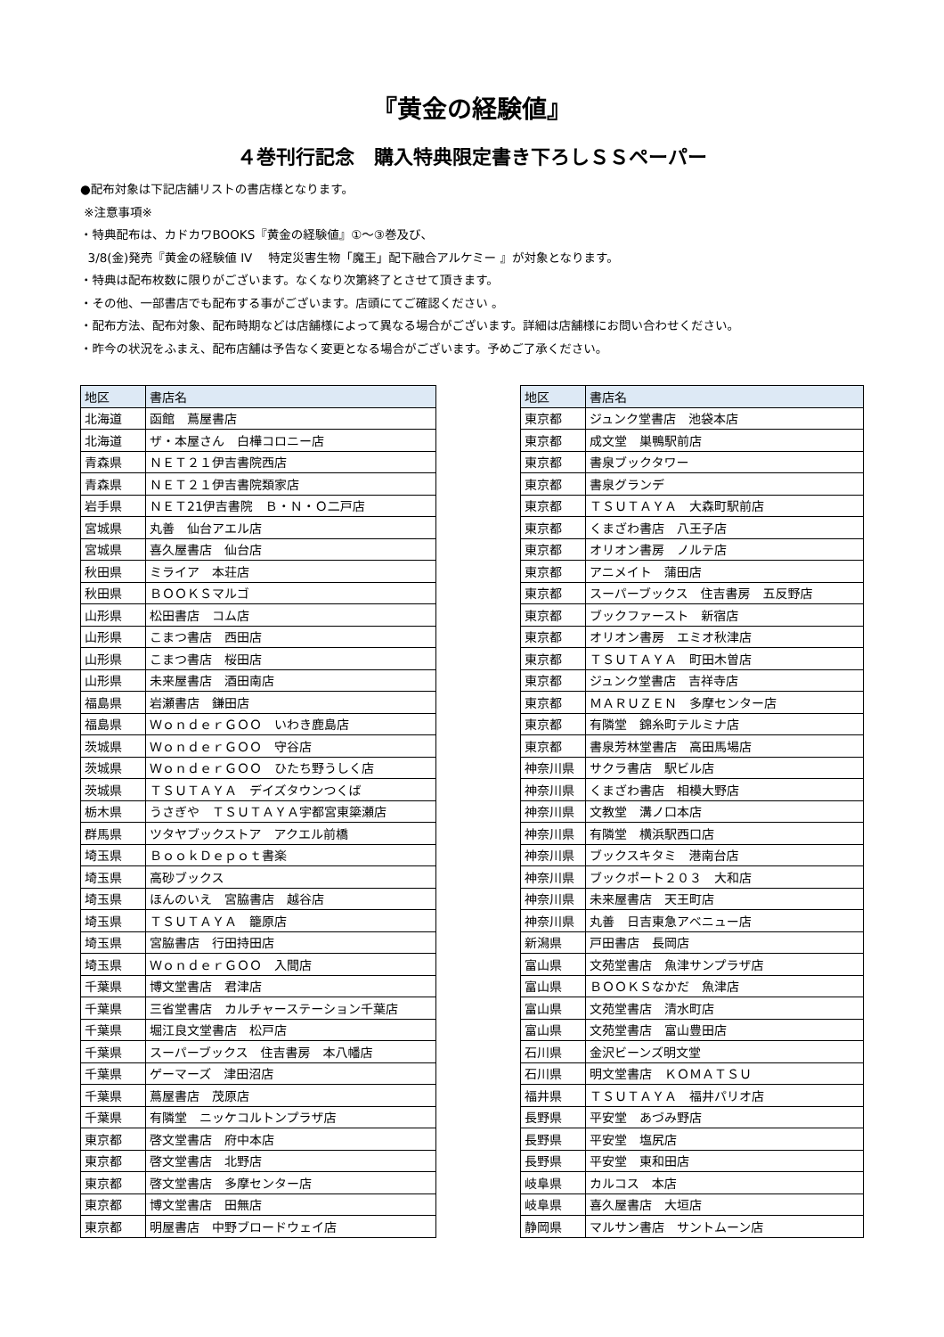『黄金の経験値』
４巻刊行記念　購入特典限定書き下ろしＳＳペーパー
●配布対象は下記店舗リストの書店様となります。
※注意事項※
・特典配布は、カドカワBOOKS『黄金の経験値』①〜③巻及び、
3/8(金)発売『黄金の経験値 IV　 特定災害生物「魔王」配下融合アルケミー 』が対象となります。
・特典は配布枚数に限りがございます。なくなり次第終了とさせて頂きます。
・その他、一部書店でも配布する事がございます。店頭にてご確認ください 。
・配布方法、配布対象、配布時期などは店舗様によって異なる場合がございます。詳細は店舗様にお問い合わせください。
・昨今の状況をふまえ、配布店舗は予告なく変更となる場合がございます。予めご了承ください。
| 地区 | 書店名 |
| --- | --- |
| 北海道 | 函館 蔦屋書店 |
| 北海道 | ザ・本屋さん 白樺コロニー店 |
| 青森県 | ＮＥＴ２１伊吉書院西店 |
| 青森県 | ＮＥＴ２１伊吉書院類家店 |
| 岩手県 | ＮＥＴ21伊吉書院 Ｂ・Ｎ・Ｏ二戸店 |
| 宮城県 | 丸善 仙台アエル店 |
| 宮城県 | 喜久屋書店 仙台店 |
| 秋田県 | ミライア 本荘店 |
| 秋田県 | ＢＯＯＫＳマルゴ |
| 山形県 | 松田書店 コム店 |
| 山形県 | こまつ書店 西田店 |
| 山形県 | こまつ書店 桜田店 |
| 山形県 | 未来屋書店 酒田南店 |
| 福島県 | 岩瀬書店 鎌田店 |
| 福島県 | ＷｏｎｄｅｒＧＯＯ いわき鹿島店 |
| 茨城県 | ＷｏｎｄｅｒＧＯＯ 守谷店 |
| 茨城県 | ＷｏｎｄｅｒＧＯＯ ひたち野うしく店 |
| 茨城県 | ＴＳＵＴＡＹＡ デイズタウンつくば |
| 栃木県 | うさぎや ＴＳＵＴＡＹＡ宇都宮東簗瀬店 |
| 群馬県 | ツタヤブックストア アクエル前橋 |
| 埼玉県 | ＢｏｏｋＤｅｐｏｔ書楽 |
| 埼玉県 | 高砂ブックス |
| 埼玉県 | ほんのいえ 宮脇書店 越谷店 |
| 埼玉県 | ＴＳＵＴＡＹＡ 籠原店 |
| 埼玉県 | 宮脇書店 行田持田店 |
| 埼玉県 | ＷｏｎｄｅｒＧＯＯ 入間店 |
| 千葉県 | 博文堂書店 君津店 |
| 千葉県 | 三省堂書店 カルチャーステーション千葉店 |
| 千葉県 | 堀江良文堂書店 松戸店 |
| 千葉県 | スーパーブックス 住吉書房 本八幡店 |
| 千葉県 | ゲーマーズ 津田沼店 |
| 千葉県 | 蔦屋書店 茂原店 |
| 千葉県 | 有隣堂 ニッケコルトンプラザ店 |
| 東京都 | 啓文堂書店 府中本店 |
| 東京都 | 啓文堂書店 北野店 |
| 東京都 | 啓文堂書店 多摩センター店 |
| 東京都 | 博文堂書店 田無店 |
| 東京都 | 明屋書店 中野ブロードウェイ店 |
| 地区 | 書店名 |
| --- | --- |
| 東京都 | ジュンク堂書店 池袋本店 |
| 東京都 | 成文堂 巣鴨駅前店 |
| 東京都 | 書泉ブックタワー |
| 東京都 | 書泉グランデ |
| 東京都 | ＴＳＵＴＡＹＡ 大森町駅前店 |
| 東京都 | くまざわ書店 八王子店 |
| 東京都 | オリオン書房 ノルテ店 |
| 東京都 | アニメイト 蒲田店 |
| 東京都 | スーパーブックス 住吉書房 五反野店 |
| 東京都 | ブックファースト 新宿店 |
| 東京都 | オリオン書房 エミオ秋津店 |
| 東京都 | ＴＳＵＴＡＹＡ 町田木曽店 |
| 東京都 | ジュンク堂書店 吉祥寺店 |
| 東京都 | ＭＡＲＵＺＥＮ 多摩センター店 |
| 東京都 | 有隣堂 錦糸町テルミナ店 |
| 東京都 | 書泉芳林堂書店 高田馬場店 |
| 神奈川県 | サクラ書店 駅ビル店 |
| 神奈川県 | くまざわ書店 相模大野店 |
| 神奈川県 | 文教堂 溝ノ口本店 |
| 神奈川県 | 有隣堂 横浜駅西口店 |
| 神奈川県 | ブックスキタミ 港南台店 |
| 神奈川県 | ブックポート２０３ 大和店 |
| 神奈川県 | 未来屋書店 天王町店 |
| 神奈川県 | 丸善 日吉東急アベニュー店 |
| 新潟県 | 戸田書店 長岡店 |
| 富山県 | 文苑堂書店 魚津サンプラザ店 |
| 富山県 | ＢＯＯＫＳなかだ 魚津店 |
| 富山県 | 文苑堂書店 清水町店 |
| 富山県 | 文苑堂書店 富山豊田店 |
| 石川県 | 金沢ビーンズ明文堂 |
| 石川県 | 明文堂書店 ＫＯＭＡＴＳＵ |
| 福井県 | ＴＳＵＴＡＹＡ 福井パリオ店 |
| 長野県 | 平安堂 あづみ野店 |
| 長野県 | 平安堂 塩尻店 |
| 長野県 | 平安堂 東和田店 |
| 岐阜県 | カルコス 本店 |
| 岐阜県 | 喜久屋書店 大垣店 |
| 静岡県 | マルサン書店 サントムーン店 |